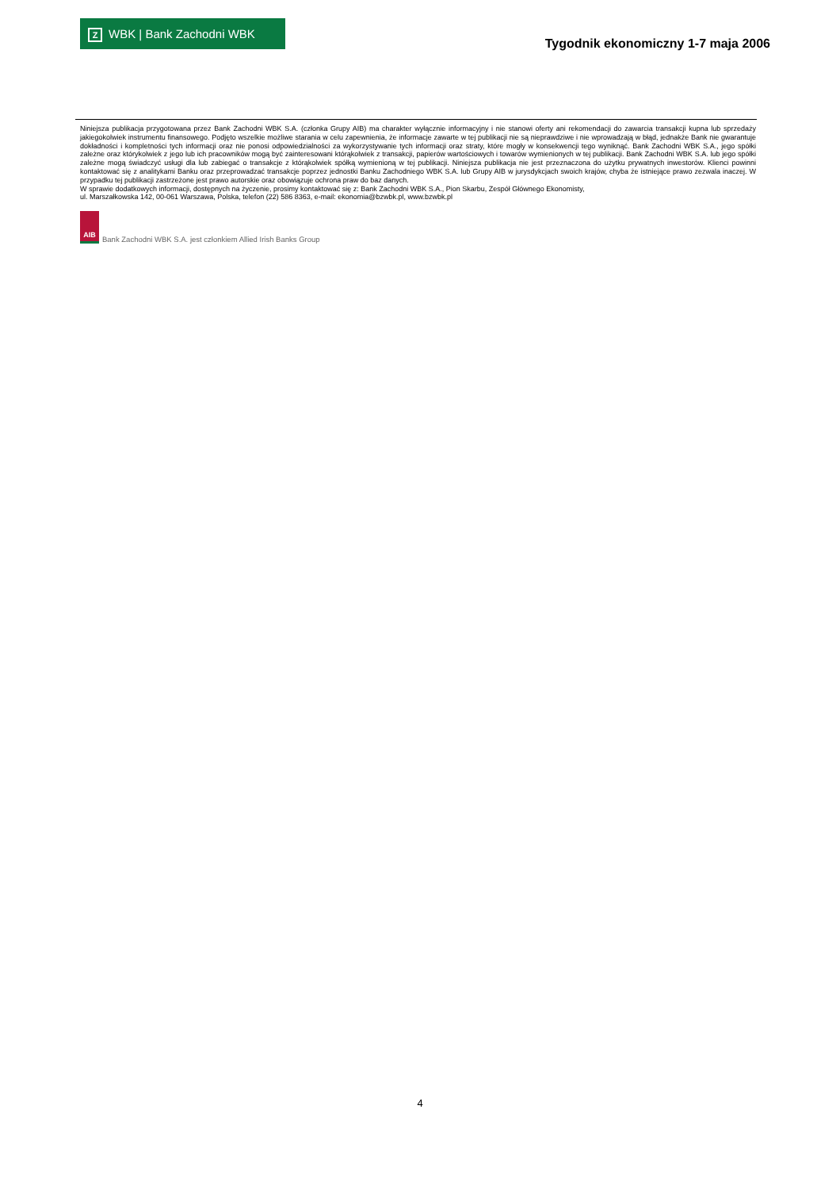Z WBK | Bank Zachodni WBK
Tygodnik ekonomiczny 1-7 maja 2006
Niniejsza publikacja przygotowana przez Bank Zachodni WBK S.A. (członka Grupy AIB) ma charakter wyłącznie informacyjny i nie stanowi oferty ani rekomendacji do zawarcia transakcji kupna lub sprzedaży jakiegokolwiek instrumentu finansowego. Podjęto wszelkie możliwe starania w celu zapewnienia, że informacje zawarte w tej publikacji nie są nieprawdziwe i nie wprowadzają w błąd, jednakże Bank nie gwarantuje dokładności i kompletności tych informacji oraz nie ponosi odpowiedzialności za wykorzystywanie tych informacji oraz straty, które mogły w konsekwencji tego wyniknąć. Bank Zachodni WBK S.A., jego spółki zależne oraz którykolwiek z jego lub ich pracowników mogą być zainteresowani którąkolwiek z transakcji, papierów wartościowych i towarów wymienionych w tej publikacji. Bank Zachodni WBK S.A. lub jego spółki zależne mogą świadczyć usługi dla lub zabiegać o transakcje z którąkolwiek spółką wymienioną w tej publikacji. Niniejsza publikacja nie jest przeznaczona do użytku prywatnych inwestorów. Klienci powinni kontaktować się z analitykami Banku oraz przeprowadzać transakcje poprzez jednostki Banku Zachodniego WBK S.A. lub Grupy AIB w jurysdykcjach swoich krajów, chyba że istniejące prawo zezwala inaczej. W przypadku tej publikacji zastrzeżone jest prawo autorskie oraz obowiązuje ochrona praw do baz danych.
W sprawie dodatkowych informacji, dostępnych na życzenie, prosimy kontaktować się z: Bank Zachodni WBK S.A., Pion Skarbu, Zespół Głównego Ekonomisty,
ul. Marszałkowska 142, 00-061 Warszawa, Polska, telefon (22) 586 8363, e-mail: ekonomia@bzwbk.pl, www.bzwbk.pl
AIB Bank Zachodni WBK S.A. jest członkiem Allied Irish Banks Group
4